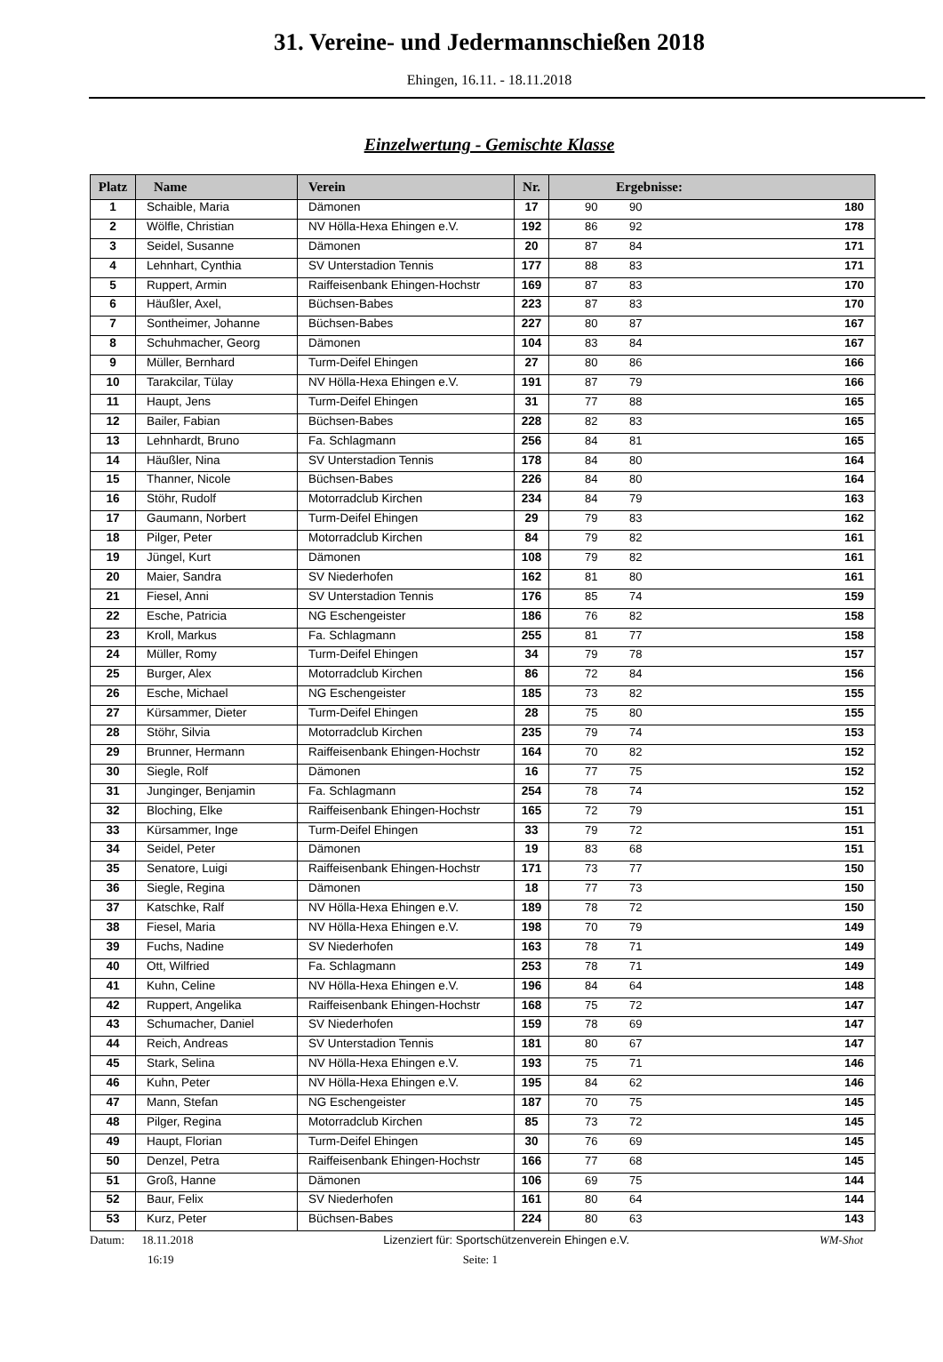31. Vereine- und Jedermannschießen 2018
Ehingen, 16.11. - 18.11.2018
Einzelwertung - Gemischte Klasse
| Platz | Name | Verein | Nr. | Ergebnisse: | |
| --- | --- | --- | --- | --- | --- |
| 1 | Schaible, Maria | Dämonen | 17 | 90 90 | 180 |
| 2 | Wölfle, Christian | NV Hölla-Hexa Ehingen e.V. | 192 | 86 92 | 178 |
| 3 | Seidel, Susanne | Dämonen | 20 | 87 84 | 171 |
| 4 | Lehnhart, Cynthia | SV Unterstadion Tennis | 177 | 88 83 | 171 |
| 5 | Ruppert, Armin | Raiffeisenbank Ehingen-Hochstr | 169 | 87 83 | 170 |
| 6 | Häußler, Axel, | Büchsen-Babes | 223 | 87 83 | 170 |
| 7 | Sontheimer, Johanne | Büchsen-Babes | 227 | 80 87 | 167 |
| 8 | Schuhmacher, Georg | Dämonen | 104 | 83 84 | 167 |
| 9 | Müller, Bernhard | Turm-Deifel Ehingen | 27 | 80 86 | 166 |
| 10 | Tarakcilar, Tülay | NV Hölla-Hexa Ehingen e.V. | 191 | 87 79 | 166 |
| 11 | Haupt, Jens | Turm-Deifel Ehingen | 31 | 77 88 | 165 |
| 12 | Bailer, Fabian | Büchsen-Babes | 228 | 82 83 | 165 |
| 13 | Lehnhardt, Bruno | Fa. Schlagmann | 256 | 84 81 | 165 |
| 14 | Häußler, Nina | SV Unterstadion Tennis | 178 | 84 80 | 164 |
| 15 | Thanner, Nicole | Büchsen-Babes | 226 | 84 80 | 164 |
| 16 | Stöhr, Rudolf | Motorradclub Kirchen | 234 | 84 79 | 163 |
| 17 | Gaumann, Norbert | Turm-Deifel Ehingen | 29 | 79 83 | 162 |
| 18 | Pilger, Peter | Motorradclub Kirchen | 84 | 79 82 | 161 |
| 19 | Jüngel, Kurt | Dämonen | 108 | 79 82 | 161 |
| 20 | Maier, Sandra | SV Niederhofen | 162 | 81 80 | 161 |
| 21 | Fiesel, Anni | SV Unterstadion Tennis | 176 | 85 74 | 159 |
| 22 | Esche, Patricia | NG Eschengeister | 186 | 76 82 | 158 |
| 23 | Kroll, Markus | Fa. Schlagmann | 255 | 81 77 | 158 |
| 24 | Müller, Romy | Turm-Deifel Ehingen | 34 | 79 78 | 157 |
| 25 | Burger, Alex | Motorradclub Kirchen | 86 | 72 84 | 156 |
| 26 | Esche, Michael | NG Eschengeister | 185 | 73 82 | 155 |
| 27 | Kürsammer, Dieter | Turm-Deifel Ehingen | 28 | 75 80 | 155 |
| 28 | Stöhr, Silvia | Motorradclub Kirchen | 235 | 79 74 | 153 |
| 29 | Brunner, Hermann | Raiffeisenbank Ehingen-Hochstr | 164 | 70 82 | 152 |
| 30 | Siegle, Rolf | Dämonen | 16 | 77 75 | 152 |
| 31 | Junginger, Benjamin | Fa. Schlagmann | 254 | 78 74 | 152 |
| 32 | Bloching, Elke | Raiffeisenbank Ehingen-Hochstr | 165 | 72 79 | 151 |
| 33 | Kürsammer, Inge | Turm-Deifel Ehingen | 33 | 79 72 | 151 |
| 34 | Seidel, Peter | Dämonen | 19 | 83 68 | 151 |
| 35 | Senatore, Luigi | Raiffeisenbank Ehingen-Hochstr | 171 | 73 77 | 150 |
| 36 | Siegle, Regina | Dämonen | 18 | 77 73 | 150 |
| 37 | Katschke, Ralf | NV Hölla-Hexa Ehingen e.V. | 189 | 78 72 | 150 |
| 38 | Fiesel, Maria | NV Hölla-Hexa Ehingen e.V. | 198 | 70 79 | 149 |
| 39 | Fuchs, Nadine | SV Niederhofen | 163 | 78 71 | 149 |
| 40 | Ott, Wilfried | Fa. Schlagmann | 253 | 78 71 | 149 |
| 41 | Kuhn, Celine | NV Hölla-Hexa Ehingen e.V. | 196 | 84 64 | 148 |
| 42 | Ruppert, Angelika | Raiffeisenbank Ehingen-Hochstr | 168 | 75 72 | 147 |
| 43 | Schumacher, Daniel | SV Niederhofen | 159 | 78 69 | 147 |
| 44 | Reich, Andreas | SV Unterstadion Tennis | 181 | 80 67 | 147 |
| 45 | Stark, Selina | NV Hölla-Hexa Ehingen e.V. | 193 | 75 71 | 146 |
| 46 | Kuhn, Peter | NV Hölla-Hexa Ehingen e.V. | 195 | 84 62 | 146 |
| 47 | Mann, Stefan | NG Eschengeister | 187 | 70 75 | 145 |
| 48 | Pilger, Regina | Motorradclub Kirchen | 85 | 73 72 | 145 |
| 49 | Haupt, Florian | Turm-Deifel Ehingen | 30 | 76 69 | 145 |
| 50 | Denzel, Petra | Raiffeisenbank Ehingen-Hochstr | 166 | 77 68 | 145 |
| 51 | Groß, Hanne | Dämonen | 106 | 69 75 | 144 |
| 52 | Baur, Felix | SV Niederhofen | 161 | 80 64 | 144 |
| 53 | Kurz, Peter | Büchsen-Babes | 224 | 80 63 | 143 |
Datum: 18.11.2018 Lizenziert für: Sportschützenverein Ehingen e.V.
WM-Shot
16:19 Seite: 1